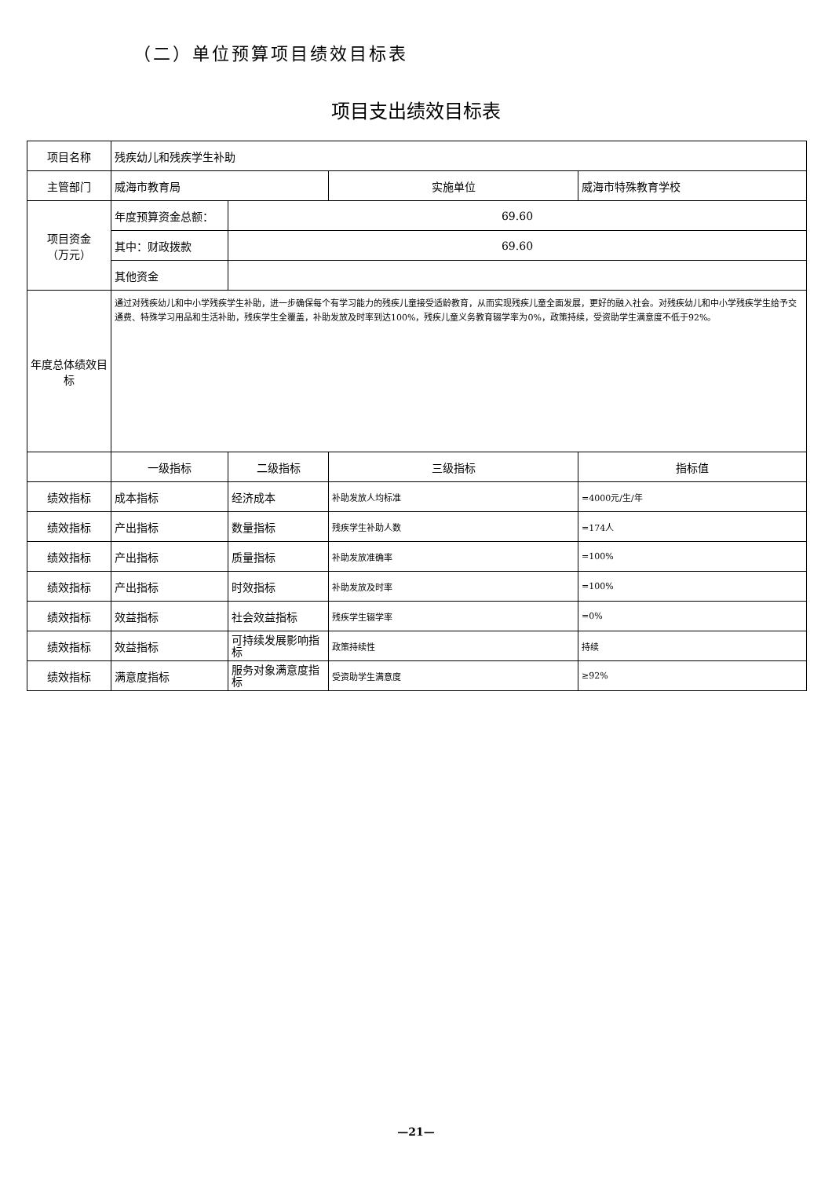（二）单位预算项目绩效目标表
项目支出绩效目标表
| 项目名称 | 残疾幼儿和残疾学生补助 | | | |
| 主管部门 | 威海市教育局 | | 实施单位 | 威海市特殊教育学校 |
| 项目资金 （万元） | 年度预算资金总额： | 69.60 | | |
| | 其中：财政拨款 | 69.60 | | |
| | 其他资金 | | | |
| 年度总体绩效目标 | 通过对残疾幼儿和中小学残疾学生补助，进一步确保每个有学习能力的残疾儿童接受适龄教育，从而实现残疾儿童全面发展，更好的融入社会。对残疾幼儿和中小学残疾学生给予交通费、特殊学习用品和生活补助，残疾学生全覆盖，补助发放及时率到达100%，残疾儿童义务教育辍学率为0%，政策持续，受资助学生满意度不低于92%。 | | | |
| | 一级指标 | 二级指标 | 三级指标 | 指标值 |
| 绩效指标 | 成本指标 | 经济成本 | 补助发放人均标准 | =4000元/生/年 |
| 绩效指标 | 产出指标 | 数量指标 | 残疾学生补助人数 | =174人 |
| 绩效指标 | 产出指标 | 质量指标 | 补助发放准确率 | =100% |
| 绩效指标 | 产出指标 | 时效指标 | 补助发放及时率 | =100% |
| 绩效指标 | 效益指标 | 社会效益指标 | 残疾学生辍学率 | =0% |
| 绩效指标 | 效益指标 | 可持续发展影响指标 | 政策持续性 | 持续 |
| 绩效指标 | 满意度指标 | 服务对象满意度指标 | 受资助学生满意度 | ≥92% |
—21—